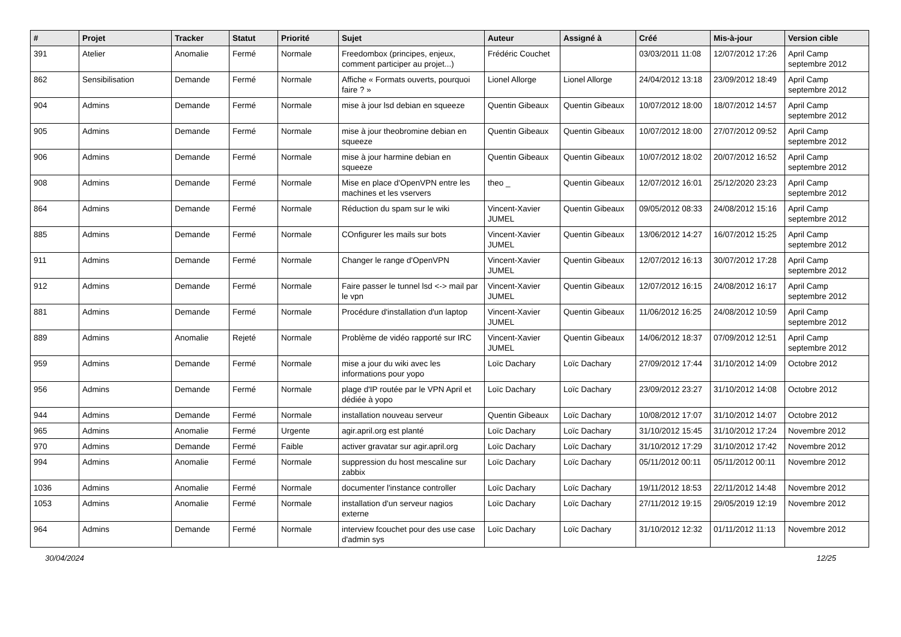| # | Projet | Tracker | Statut | Priorité | Sujet | Auteur | Assigné à | Créé | Mis-à-jour | Version cible |
| --- | --- | --- | --- | --- | --- | --- | --- | --- | --- | --- |
| 391 | Atelier | Anomalie | Fermé | Normale | Freedombox (principes, enjeux, comment participer au projet...) | Frédéric Couchet | | 03/03/2011 11:08 | 12/07/2012 17:26 | April Camp septembre 2012 |
| 862 | Sensibilisation | Demande | Fermé | Normale | Affiche « Formats ouverts, pourquoi faire ? » | Lionel Allorge | Lionel Allorge | 24/04/2012 13:18 | 23/09/2012 18:49 | April Camp septembre 2012 |
| 904 | Admins | Demande | Fermé | Normale | mise à jour lsd debian en squeeze | Quentin Gibeaux | Quentin Gibeaux | 10/07/2012 18:00 | 18/07/2012 14:57 | April Camp septembre 2012 |
| 905 | Admins | Demande | Fermé | Normale | mise à jour theobromine debian en squeeze | Quentin Gibeaux | Quentin Gibeaux | 10/07/2012 18:00 | 27/07/2012 09:52 | April Camp septembre 2012 |
| 906 | Admins | Demande | Fermé | Normale | mise à jour harmine debian en squeeze | Quentin Gibeaux | Quentin Gibeaux | 10/07/2012 18:02 | 20/07/2012 16:52 | April Camp septembre 2012 |
| 908 | Admins | Demande | Fermé | Normale | Mise en place d'OpenVPN entre les machines et les vservers | theo _ | Quentin Gibeaux | 12/07/2012 16:01 | 25/12/2020 23:23 | April Camp septembre 2012 |
| 864 | Admins | Demande | Fermé | Normale | Réduction du spam sur le wiki | Vincent-Xavier JUMEL | Quentin Gibeaux | 09/05/2012 08:33 | 24/08/2012 15:16 | April Camp septembre 2012 |
| 885 | Admins | Demande | Fermé | Normale | COnfigurer les mails sur bots | Vincent-Xavier JUMEL | Quentin Gibeaux | 13/06/2012 14:27 | 16/07/2012 15:25 | April Camp septembre 2012 |
| 911 | Admins | Demande | Fermé | Normale | Changer le range d'OpenVPN | Vincent-Xavier JUMEL | Quentin Gibeaux | 12/07/2012 16:13 | 30/07/2012 17:28 | April Camp septembre 2012 |
| 912 | Admins | Demande | Fermé | Normale | Faire passer le tunnel lsd <-> mail par le vpn | Vincent-Xavier JUMEL | Quentin Gibeaux | 12/07/2012 16:15 | 24/08/2012 16:17 | April Camp septembre 2012 |
| 881 | Admins | Demande | Fermé | Normale | Procédure d'installation d'un laptop | Vincent-Xavier JUMEL | Quentin Gibeaux | 11/06/2012 16:25 | 24/08/2012 10:59 | April Camp septembre 2012 |
| 889 | Admins | Anomalie | Rejeté | Normale | Problème de vidéo rapporté sur IRC | Vincent-Xavier JUMEL | Quentin Gibeaux | 14/06/2012 18:37 | 07/09/2012 12:51 | April Camp septembre 2012 |
| 959 | Admins | Demande | Fermé | Normale | mise a jour du wiki avec les informations pour yopo | Loïc Dachary | Loïc Dachary | 27/09/2012 17:44 | 31/10/2012 14:09 | Octobre 2012 |
| 956 | Admins | Demande | Fermé | Normale | plage d'IP routée par le VPN April et dédiée à yopo | Loïc Dachary | Loïc Dachary | 23/09/2012 23:27 | 31/10/2012 14:08 | Octobre 2012 |
| 944 | Admins | Demande | Fermé | Normale | installation nouveau serveur | Quentin Gibeaux | Loïc Dachary | 10/08/2012 17:07 | 31/10/2012 14:07 | Octobre 2012 |
| 965 | Admins | Anomalie | Fermé | Urgente | agir.april.org est planté | Loïc Dachary | Loïc Dachary | 31/10/2012 15:45 | 31/10/2012 17:24 | Novembre 2012 |
| 970 | Admins | Demande | Fermé | Faible | activer gravatar sur agir.april.org | Loïc Dachary | Loïc Dachary | 31/10/2012 17:29 | 31/10/2012 17:42 | Novembre 2012 |
| 994 | Admins | Anomalie | Fermé | Normale | suppression du host mescaline sur zabbix | Loïc Dachary | Loïc Dachary | 05/11/2012 00:11 | 05/11/2012 00:11 | Novembre 2012 |
| 1036 | Admins | Anomalie | Fermé | Normale | documenter l'instance controller | Loïc Dachary | Loïc Dachary | 19/11/2012 18:53 | 22/11/2012 14:48 | Novembre 2012 |
| 1053 | Admins | Anomalie | Fermé | Normale | installation d'un serveur nagios externe | Loïc Dachary | Loïc Dachary | 27/11/2012 19:15 | 29/05/2019 12:19 | Novembre 2012 |
| 964 | Admins | Demande | Fermé | Normale | interview fcouchet pour des use case d'admin sys | Loïc Dachary | Loïc Dachary | 31/10/2012 12:32 | 01/11/2012 11:13 | Novembre 2012 |
30/04/2024 12/25